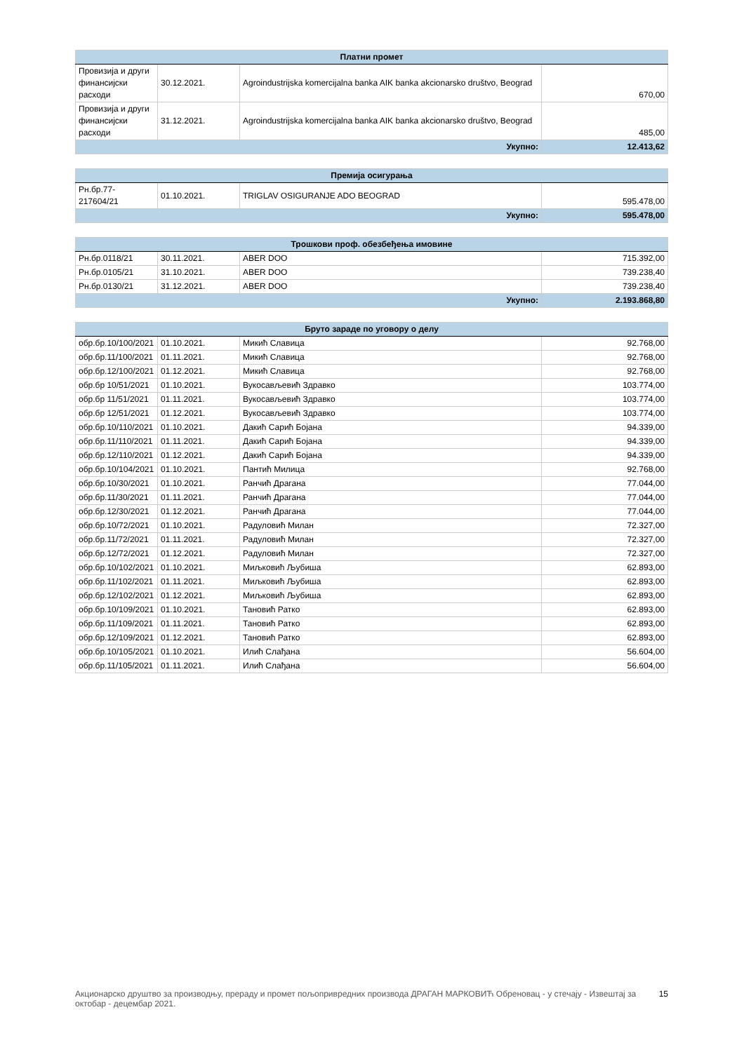| Платни промет | | | |
| --- | --- | --- | --- |
| Провизија и други финансијски расходи | 30.12.2021. | Agroindustrijska komercijalna banka AIK banka akcionarsko društvo, Beograd | 670,00 |
| Провизија и други финансијски расходи | 31.12.2021. | Agroindustrijska komercijalna banka AIK banka akcionarsko društvo, Beograd | 485,00 |
| Укупно: | | | 12.413,62 |
| Премија осигурања | | | |
| --- | --- | --- | --- |
| Рн.бр.77-217604/21 | 01.10.2021. | TRIGLAV OSIGURANJE ADO BEOGRAD | 595.478,00 |
| Укупно: | | | 595.478,00 |
| Трошкови проф. обезбеђења имовине | | | |
| --- | --- | --- | --- |
| Рн.бр.0118/21 | 30.11.2021. | ABER DOO | 715.392,00 |
| Рн.бр.0105/21 | 31.10.2021. | ABER DOO | 739.238,40 |
| Рн.бр.0130/21 | 31.12.2021. | ABER DOO | 739.238,40 |
| Укупно: | | | 2.193.868,80 |
| Бруто зараде по уговору о делу | | | |
| --- | --- | --- | --- |
| обр.бр.10/100/2021 | 01.10.2021. | Микић Славица | 92.768,00 |
| обр.бр.11/100/2021 | 01.11.2021. | Микић Славица | 92.768,00 |
| обр.бр.12/100/2021 | 01.12.2021. | Микић Славица | 92.768,00 |
| обр.бр 10/51/2021 | 01.10.2021. | Вукосављевић Здравко | 103.774,00 |
| обр.бр 11/51/2021 | 01.11.2021. | Вукосављевић Здравко | 103.774,00 |
| обр.бр 12/51/2021 | 01.12.2021. | Вукосављевић Здравко | 103.774,00 |
| обр.бр.10/110/2021 | 01.10.2021. | Дакић Сарић Бојана | 94.339,00 |
| обр.бр.11/110/2021 | 01.11.2021. | Дакић Сарић Бојана | 94.339,00 |
| обр.бр.12/110/2021 | 01.12.2021. | Дакић Сарић Бојана | 94.339,00 |
| обр.бр.10/104/2021 | 01.10.2021. | Пантић Милица | 92.768,00 |
| обр.бр.10/30/2021 | 01.10.2021. | Ранчић Драгана | 77.044,00 |
| обр.бр.11/30/2021 | 01.11.2021. | Ранчић Драгана | 77.044,00 |
| обр.бр.12/30/2021 | 01.12.2021. | Ранчић Драгана | 77.044,00 |
| обр.бр.10/72/2021 | 01.10.2021. | Радуловић Милан | 72.327,00 |
| обр.бр.11/72/2021 | 01.11.2021. | Радуловић Милан | 72.327,00 |
| обр.бр.12/72/2021 | 01.12.2021. | Радуловић Милан | 72.327,00 |
| обр.бр.10/102/2021 | 01.10.2021. | Миљковић Љубиша | 62.893,00 |
| обр.бр.11/102/2021 | 01.11.2021. | Миљковић Љубиша | 62.893,00 |
| обр.бр.12/102/2021 | 01.12.2021. | Миљковић Љубиша | 62.893,00 |
| обр.бр.10/109/2021 | 01.10.2021. | Тановић Ратко | 62.893,00 |
| обр.бр.11/109/2021 | 01.11.2021. | Тановић Ратко | 62.893,00 |
| обр.бр.12/109/2021 | 01.12.2021. | Тановић Ратко | 62.893,00 |
| обр.бр.10/105/2021 | 01.10.2021. | Илић Слађана | 56.604,00 |
| обр.бр.11/105/2021 | 01.11.2021. | Илић Слађана | 56.604,00 |
Акционарско друштво за производњу, прераду и промет пољопривредних производа ДРАГАН МАРКОВИЋ Обреновац - у стечају - Извештај за октобар - децембар 2021. 15